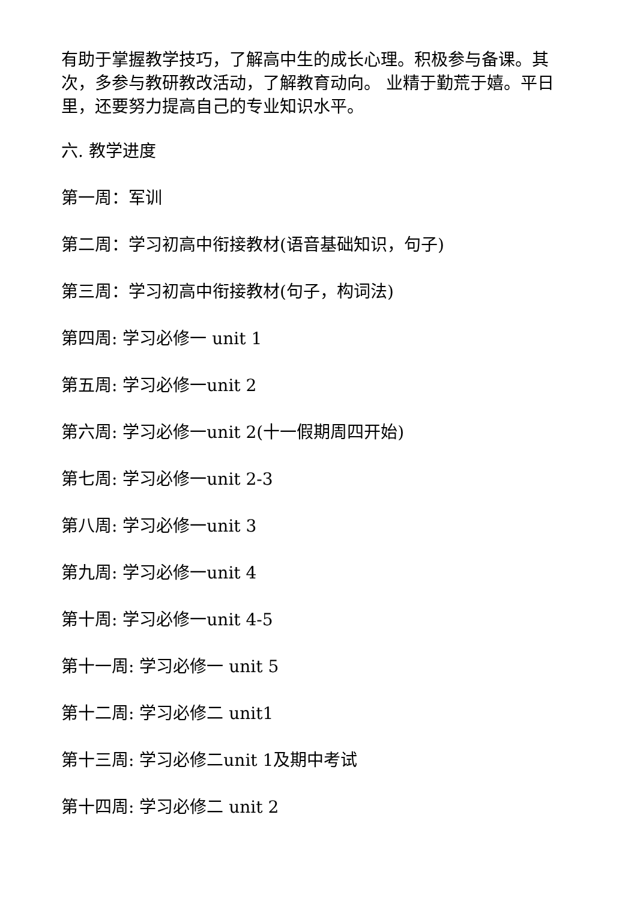有助于掌握教学技巧，了解高中生的成长心理。积极参与备课。其次，多参与教研教改活动，了解教育动向。 业精于勤荒于嬉。平日里，还要努力提高自己的专业知识水平。
六. 教学进度
第一周：军训
第二周：学习初高中衔接教材(语音基础知识，句子)
第三周：学习初高中衔接教材(句子，构词法)
第四周: 学习必修一 unit 1
第五周: 学习必修一unit 2
第六周: 学习必修一unit 2(十一假期周四开始)
第七周: 学习必修一unit 2-3
第八周: 学习必修一unit 3
第九周: 学习必修一unit 4
第十周: 学习必修一unit 4-5
第十一周: 学习必修一 unit 5
第十二周: 学习必修二 unit1
第十三周: 学习必修二unit 1及期中考试
第十四周: 学习必修二 unit 2